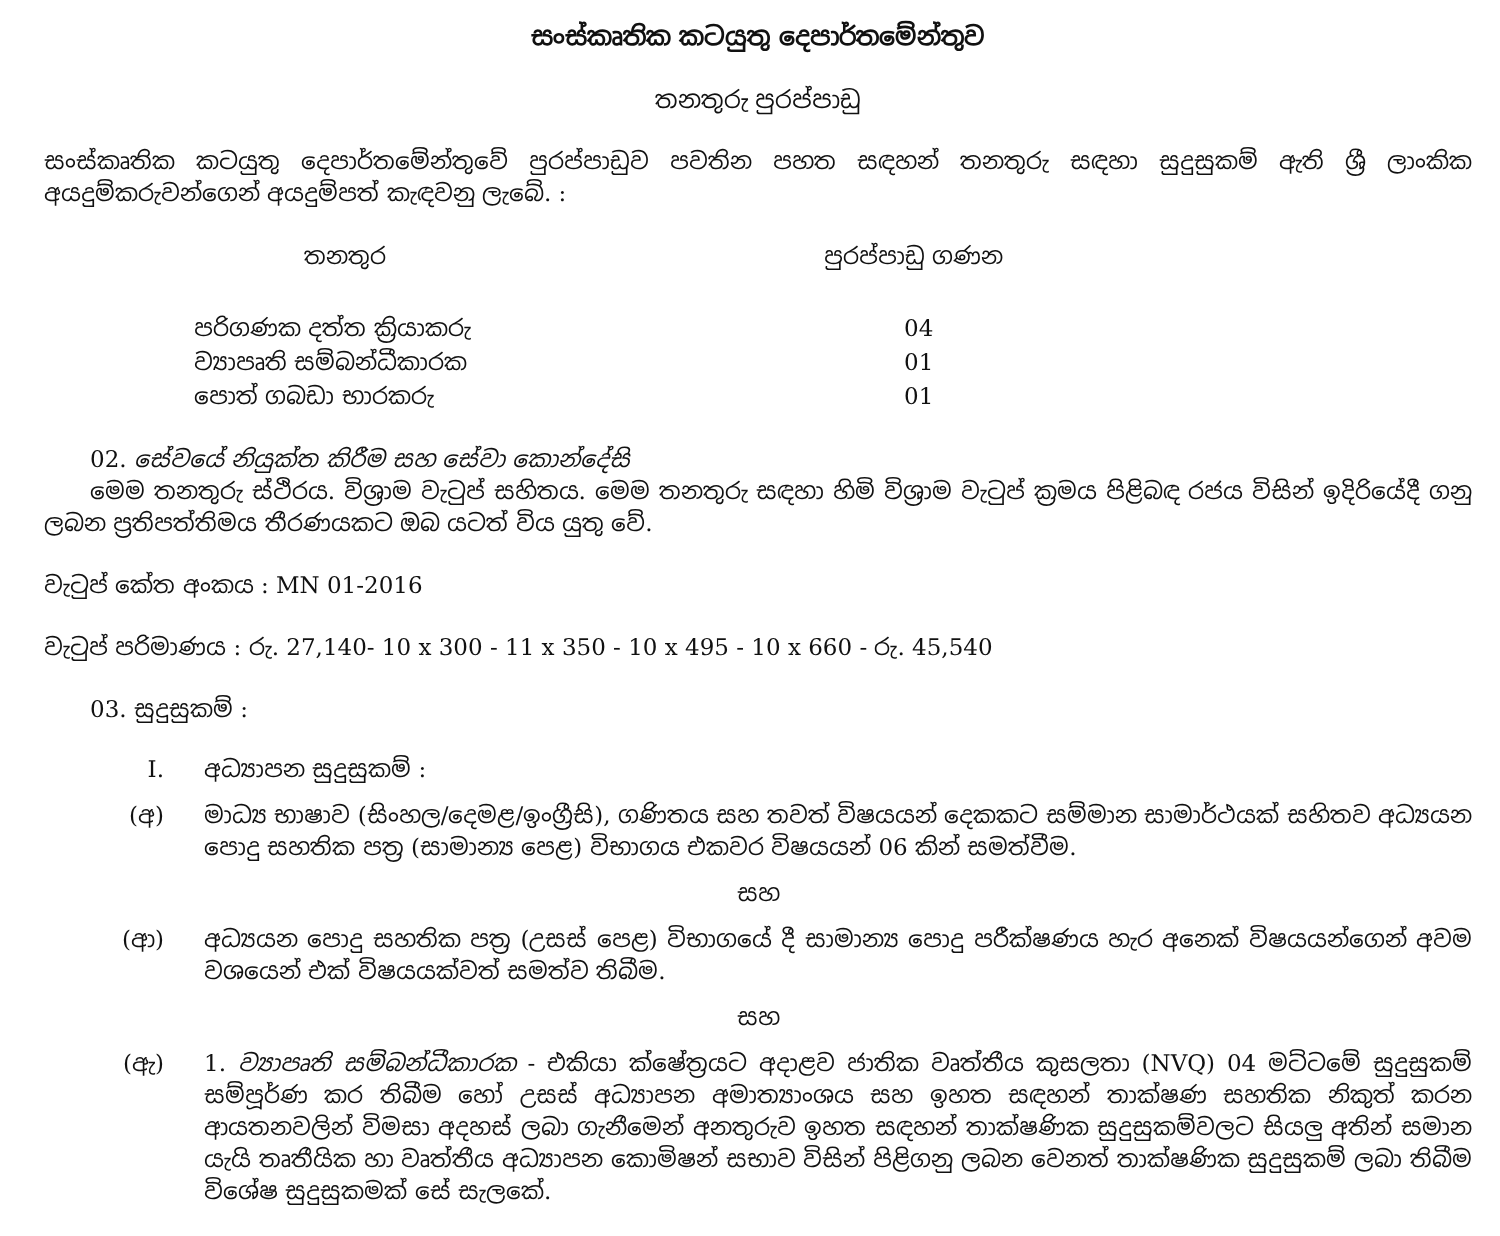සංස්කෘතික කටයුතු දෙපාර්තමේන්තුව
තනතුරු පුරප්පාඩු
සංස්කෘතික කටයුතු දෙපාර්තමේන්තුවේ පුරප්පාඩුව පවතින පහත සඳහන් තනතුරු සඳහා සුදුසුකම් ඇති ශ්‍රී ලාංකික අයදුම්කරුවන්ගෙන් අයදුම්පත් කැඳවනු ලැබේ. :
| තනතුර | පුරප්පාඩු ගණන |
| --- | --- |
| පරිගණක දත්ත ක්‍රියාකරු | 04 |
| ව්‍යාපෘති සම්බන්ධීකාරක | 01 |
| පොත් ගබඩා භාරකරු | 01 |
02. සේවයේ නියුක්ත කිරීම සහ සේවා කොන්දේසි
මෙම තනතුරු ස්ථිරය. විශ්‍රාම වැටුප් සහිතය. මෙම තනතුරු සඳහා හිමි විශ්‍රාම වැටුප් ක්‍රමය පිළිබඳ රජය විසින් ඉදිරියේදී ගනු ලබන ප්‍රතිපත්තිමය තීරණයකට ඔබ යටත් විය යුතු වේ.
වැටුප් කේත අංකය : MN 01-2016
වැටුප් පරිමාණය : රු. 27,140- 10 x 300 - 11 x 350 - 10 x 495 - 10 x 660 - රු. 45,540
03. සුදුසුකම් :
I. අධ්‍යාපන සුදුසුකම් :
(අ) මාධ්‍ය භාෂාව (සිංහල/දෙමළ/ඉංග්‍රීසි), ගණිතය සහ තවත් විෂයයන් දෙකකට සම්මාන සාමාර්ථයක් සහිතව අධ්‍යයන පොදු සහතික පත්‍ර (සාමාන්‍ය පෙළ) විභාගය එකවර විෂයයන් 06 කින් සමත්වීම.
සහ
(ආ) අධ්‍යයන පොදු සහතික පත්‍ර (උසස් පෙළ) විභාගයේ දී සාමාන්‍ය පොදු පරීක්ෂණය හැර අනෙක් විෂයයන්ගෙන් අවම වශයෙන් එක් විෂයයක්වත් සමත්ව තිබීම.
සහ
(ඇ) 1. ව්‍යාපෘති සම්බන්ධීකාරක - එකියා ක්ෂේත්‍රයට අදාළව ජාතික වෘත්තීය කුසලතා (NVQ) 04 මට්ටමේ සුදුසුකම් සම්පූර්ණ කර තිබීම හෝ උසස් අධ්‍යාපන අමාත්‍යාංශය සහ ඉහත සඳහන් තාක්ෂණ සහතික නිකුත් කරන ආයතනවලින් විමසා අදහස් ලබා ගැනීමෙන් අනතුරුව ඉහත සඳහන් තාක්ෂණික සුදුසුකම්වලට සියලු අතින් සමාන යැයි තෘතීයික හා වෘත්තීය අධ්‍යාපන කොමිෂන් සභාව විසින් පිළිගනු ලබන වෙනත් තාක්ෂණික සුදුසුකම් ලබා තිබීම විශේෂ සුදුසුකමක් සේ සැලකේ.